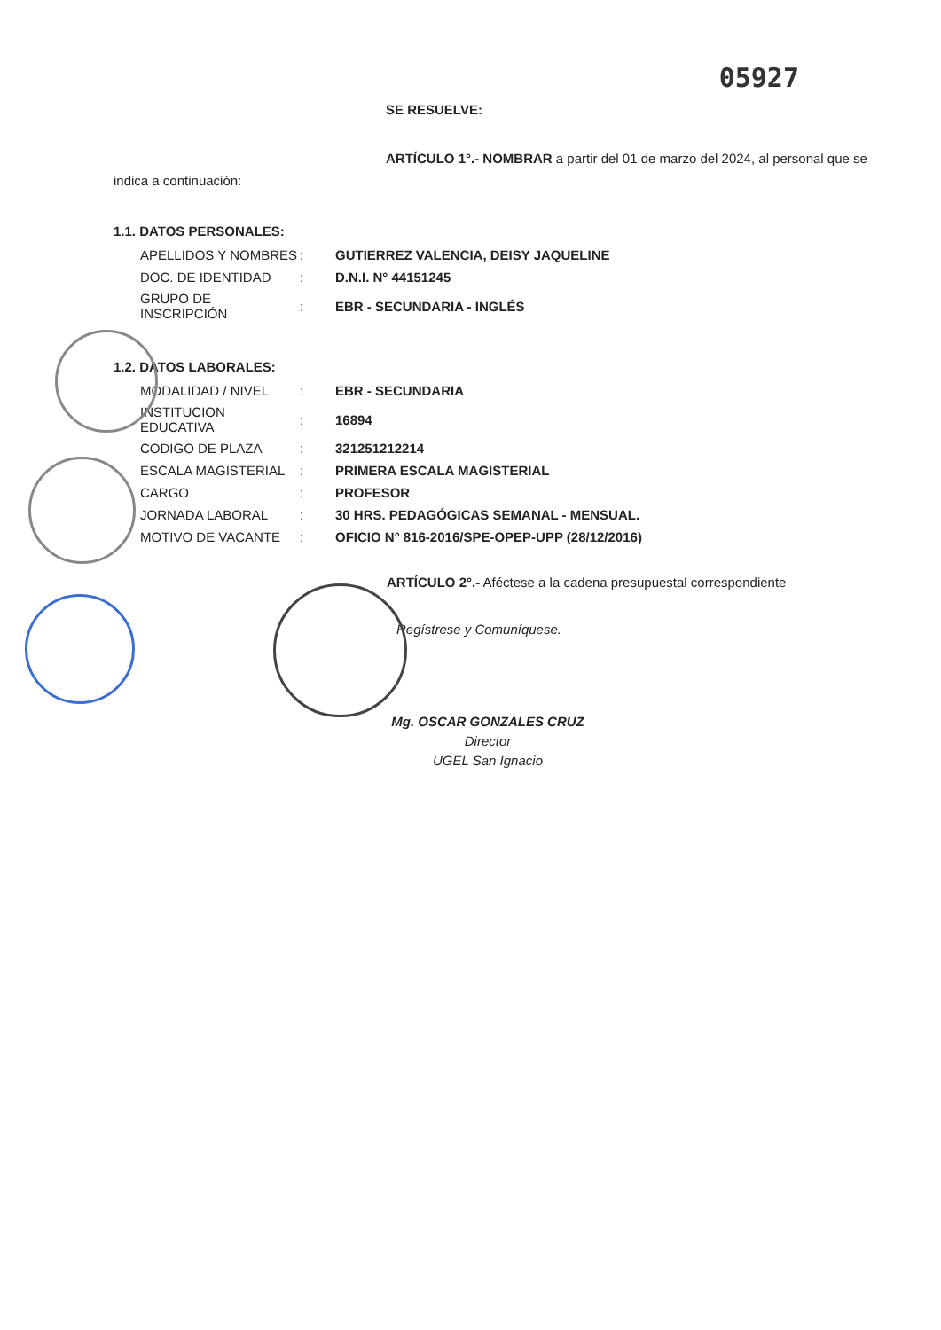05927
SE RESUELVE:
ARTÍCULO 1°.- NOMBRAR a partir del 01 de marzo del 2024, al personal que se
indica a continuación:
1.1. DATOS PERSONALES:
| APELLIDOS Y NOMBRES | : | GUTIERREZ VALENCIA, DEISY JAQUELINE |
| DOC. DE IDENTIDAD | : | D.N.I. N° 44151245 |
| GRUPO DE INSCRIPCIÓN | : | EBR - SECUNDARIA - INGLÉS |
1.2. DATOS LABORALES:
| MODALIDAD / NIVEL | : | EBR - SECUNDARIA |
| INSTITUCION EDUCATIVA | : | 16894 |
| CODIGO DE PLAZA | : | 321251212214 |
| ESCALA MAGISTERIAL | : | PRIMERA ESCALA MAGISTERIAL |
| CARGO | : | PROFESOR |
| JORNADA LABORAL | : | 30 HRS. PEDAGÓGICAS SEMANAL - MENSUAL. |
| MOTIVO DE VACANTE | : | OFICIO N° 816-2016/SPE-OPEP-UPP (28/12/2016) |
ARTÍCULO 2°.- Aféctese a la cadena presupuestal correspondiente
Regístrese y Comuníquese.
Mg. OSCAR GONZALES CRUZ
Director
UGEL San Ignacio